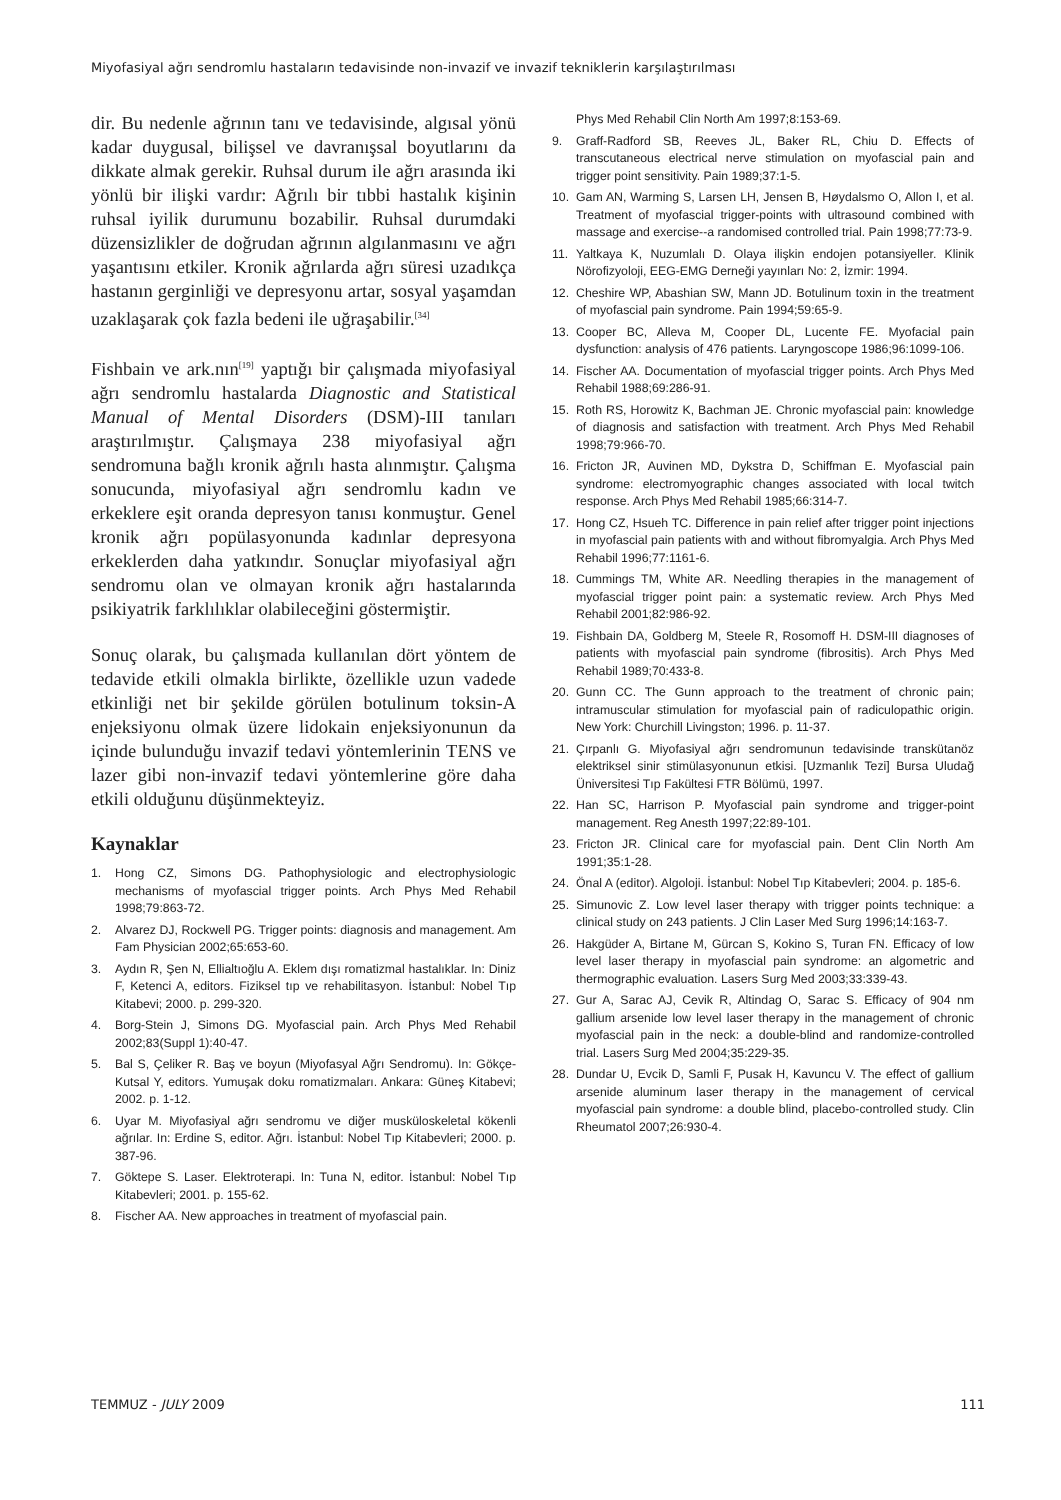Miyofasiyal ağrı sendromlu hastaların tedavisinde non-invazif ve invazif tekniklerin karşılaştırılması
dir. Bu nedenle ağrının tanı ve tedavisinde, algısal yönü kadar duygusal, bilişsel ve davranışsal boyutlarını da dikkate almak gerekir. Ruhsal durum ile ağrı arasında iki yönlü bir ilişki vardır: Ağrılı bir tıbbi hastalık kişinin ruhsal iyilik durumunu bozabilir. Ruhsal durumdaki düzensizlikler de doğrudan ağrının algılanmasını ve ağrı yaşantısını etkiler. Kronik ağrılarda ağrı süresi uzadıkça hastanın gerginliği ve depresyonu artar, sosyal yaşamdan uzaklaşarak çok fazla bedeni ile uğraşabilir.<sup>[34]</sup>
Fishbain ve ark.nın<sup>[19]</sup> yaptığı bir çalışmada miyofasiyal ağrı sendromlu hastalarda Diagnostic and Statistical Manual of Mental Disorders (DSM)-III tanıları araştırılmıştır. Çalışmaya 238 miyofasiyal ağrı sendromuna bağlı kronik ağrılı hasta alınmıştır. Çalışma sonucunda, miyofasiyal ağrı sendromlu kadın ve erkeklere eşit oranda depresyon tanısı konmuştur. Genel kronik ağrı popülasyonunda kadınlar depresyona erkeklerden daha yatkındır. Sonuçlar miyofasiyal ağrı sendromu olan ve olmayan kronik ağrı hastalarında psikiyatrik farklılıklar olabileceğini göstermiştir.
Sonuç olarak, bu çalışmada kullanılan dört yöntem de tedavide etkili olmakla birlikte, özellikle uzun vadede etkinliği net bir şekilde görülen botulinum toksin-A enjeksiyonu olmak üzere lidokain enjeksiyonunun da içinde bulunduğu invazif tedavi yöntemlerinin TENS ve lazer gibi non-invazif tedavi yöntemlerine göre daha etkili olduğunu düşünmekteyiz.
Kaynaklar
1. Hong CZ, Simons DG. Pathophysiologic and electrophysiologic mechanisms of myofascial trigger points. Arch Phys Med Rehabil 1998;79:863-72.
2. Alvarez DJ, Rockwell PG. Trigger points: diagnosis and management. Am Fam Physician 2002;65:653-60.
3. Aydın R, Şen N, Ellialtıoğlu A. Eklem dışı romatizmal hastalıklar. In: Diniz F, Ketenci A, editors. Fiziksel tıp ve rehabilitasyon. İstanbul: Nobel Tıp Kitabevi; 2000. p. 299-320.
4. Borg-Stein J, Simons DG. Myofascial pain. Arch Phys Med Rehabil 2002;83(Suppl 1):40-47.
5. Bal S, Çeliker R. Baş ve boyun (Miyofasyal Ağrı Sendromu). In: Gökçe-Kutsal Y, editors. Yumuşak doku romatizmaları. Ankara: Güneş Kitabevi; 2002. p. 1-12.
6. Uyar M. Miyofasiyal ağrı sendromu ve diğer musküloskeletal kökenli ağrılar. In: Erdine S, editor. Ağrı. İstanbul: Nobel Tıp Kitabevleri; 2000. p. 387-96.
7. Göktepe S. Laser. Elektroterapi. In: Tuna N, editor. İstanbul: Nobel Tıp Kitabevleri; 2001. p. 155-62.
8. Fischer AA. New approaches in treatment of myofascial pain.
Phys Med Rehabil Clin North Am 1997;8:153-69.
9. Graff-Radford SB, Reeves JL, Baker RL, Chiu D. Effects of transcutaneous electrical nerve stimulation on myofascial pain and trigger point sensitivity. Pain 1989;37:1-5.
10. Gam AN, Warming S, Larsen LH, Jensen B, Høydalsmo O, Allon I, et al. Treatment of myofascial trigger-points with ultrasound combined with massage and exercise--a randomised controlled trial. Pain 1998;77:73-9.
11. Yaltkaya K, Nuzumlalı D. Olaya ilişkin endojen potansiyeller. Klinik Nörofizyoloji, EEG-EMG Derneği yayınları No: 2, İzmir: 1994.
12. Cheshire WP, Abashian SW, Mann JD. Botulinum toxin in the treatment of myofascial pain syndrome. Pain 1994;59:65-9.
13. Cooper BC, Alleva M, Cooper DL, Lucente FE. Myofacial pain dysfunction: analysis of 476 patients. Laryngoscope 1986;96:1099-106.
14. Fischer AA. Documentation of myofascial trigger points. Arch Phys Med Rehabil 1988;69:286-91.
15. Roth RS, Horowitz K, Bachman JE. Chronic myofascial pain: knowledge of diagnosis and satisfaction with treatment. Arch Phys Med Rehabil 1998;79:966-70.
16. Fricton JR, Auvinen MD, Dykstra D, Schiffman E. Myofascial pain syndrome: electromyographic changes associated with local twitch response. Arch Phys Med Rehabil 1985;66:314-7.
17. Hong CZ, Hsueh TC. Difference in pain relief after trigger point injections in myofascial pain patients with and without fibromyalgia. Arch Phys Med Rehabil 1996;77:1161-6.
18. Cummings TM, White AR. Needling therapies in the management of myofascial trigger point pain: a systematic review. Arch Phys Med Rehabil 2001;82:986-92.
19. Fishbain DA, Goldberg M, Steele R, Rosomoff H. DSM-III diagnoses of patients with myofascial pain syndrome (fibrositis). Arch Phys Med Rehabil 1989;70:433-8.
20. Gunn CC. The Gunn approach to the treatment of chronic pain; intramuscular stimulation for myofascial pain of radiculopathic origin. New York: Churchill Livingston; 1996. p. 11-37.
21. Çırpanlı G. Miyofasiyal ağrı sendromunun tedavisinde transkütanöz elektriksel sinir stimülasyonunun etkisi. [Uzmanlık Tezi] Bursa Uludağ Üniversitesi Tıp Fakültesi FTR Bölümü, 1997.
22. Han SC, Harrison P. Myofascial pain syndrome and trigger-point management. Reg Anesth 1997;22:89-101.
23. Fricton JR. Clinical care for myofascial pain. Dent Clin North Am 1991;35:1-28.
24. Önal A (editor). Algoloji. İstanbul: Nobel Tıp Kitabevleri; 2004. p. 185-6.
25. Simunovic Z. Low level laser therapy with trigger points technique: a clinical study on 243 patients. J Clin Laser Med Surg 1996;14:163-7.
26. Hakgüder A, Birtane M, Gürcan S, Kokino S, Turan FN. Efficacy of low level laser therapy in myofascial pain syndrome: an algometric and thermographic evaluation. Lasers Surg Med 2003;33:339-43.
27. Gur A, Sarac AJ, Cevik R, Altindag O, Sarac S. Efficacy of 904 nm gallium arsenide low level laser therapy in the management of chronic myofascial pain in the neck: a double-blind and randomize-controlled trial. Lasers Surg Med 2004;35:229-35.
28. Dundar U, Evcik D, Samli F, Pusak H, Kavuncu V. The effect of gallium arsenide aluminum laser therapy in the management of cervical myofascial pain syndrome: a double blind, placebo-controlled study. Clin Rheumatol 2007;26:930-4.
TEMMUZ - JULY 2009 111